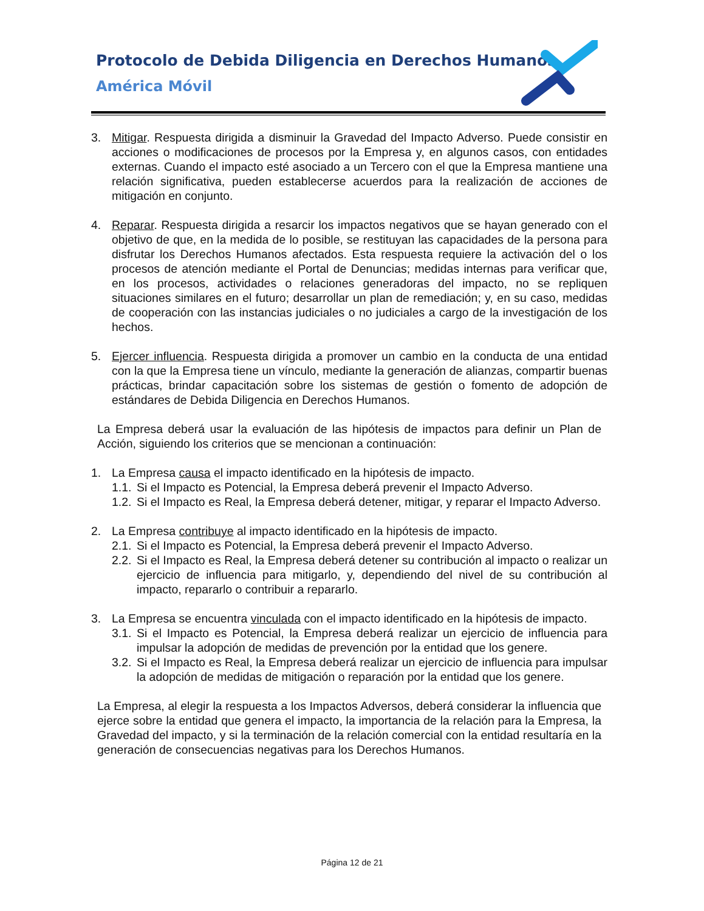Protocolo de Debida Diligencia en Derechos Humanos
América Móvil
3. Mitigar. Respuesta dirigida a disminuir la Gravedad del Impacto Adverso. Puede consistir en acciones o modificaciones de procesos por la Empresa y, en algunos casos, con entidades externas. Cuando el impacto esté asociado a un Tercero con el que la Empresa mantiene una relación significativa, pueden establecerse acuerdos para la realización de acciones de mitigación en conjunto.
4. Reparar. Respuesta dirigida a resarcir los impactos negativos que se hayan generado con el objetivo de que, en la medida de lo posible, se restituyan las capacidades de la persona para disfrutar los Derechos Humanos afectados. Esta respuesta requiere la activación del o los procesos de atención mediante el Portal de Denuncias; medidas internas para verificar que, en los procesos, actividades o relaciones generadoras del impacto, no se repliquen situaciones similares en el futuro; desarrollar un plan de remediación; y, en su caso, medidas de cooperación con las instancias judiciales o no judiciales a cargo de la investigación de los hechos.
5. Ejercer influencia. Respuesta dirigida a promover un cambio en la conducta de una entidad con la que la Empresa tiene un vínculo, mediante la generación de alianzas, compartir buenas prácticas, brindar capacitación sobre los sistemas de gestión o fomento de adopción de estándares de Debida Diligencia en Derechos Humanos.
La Empresa deberá usar la evaluación de las hipótesis de impactos para definir un Plan de Acción, siguiendo los criterios que se mencionan a continuación:
1. La Empresa causa el impacto identificado en la hipótesis de impacto.
1.1.
Si el Impacto es Potencial, la Empresa deberá prevenir el Impacto Adverso.
1.2.
Si el Impacto es Real, la Empresa deberá detener, mitigar, y reparar el Impacto Adverso.
2. La Empresa contribuye al impacto identificado en la hipótesis de impacto.
2.1.
Si el Impacto es Potencial, la Empresa deberá prevenir el Impacto Adverso.
2.2.
Si el Impacto es Real, la Empresa deberá detener su contribución al impacto o realizar un ejercicio de influencia para mitigarlo, y, dependiendo del nivel de su contribución al impacto, repararlo o contribuir a repararlo.
3. La Empresa se encuentra vinculada con el impacto identificado en la hipótesis de impacto.
3.1.
Si el Impacto es Potencial, la Empresa deberá realizar un ejercicio de influencia para impulsar la adopción de medidas de prevención por la entidad que los genere.
3.2.
Si el Impacto es Real, la Empresa deberá realizar un ejercicio de influencia para impulsar la adopción de medidas de mitigación o reparación por la entidad que los genere.
La Empresa, al elegir la respuesta a los Impactos Adversos, deberá considerar la influencia que ejerce sobre la entidad que genera el impacto, la importancia de la relación para la Empresa, la Gravedad del impacto, y si la terminación de la relación comercial con la entidad resultaría en la generación de consecuencias negativas para los Derechos Humanos.
Página 12 de 21